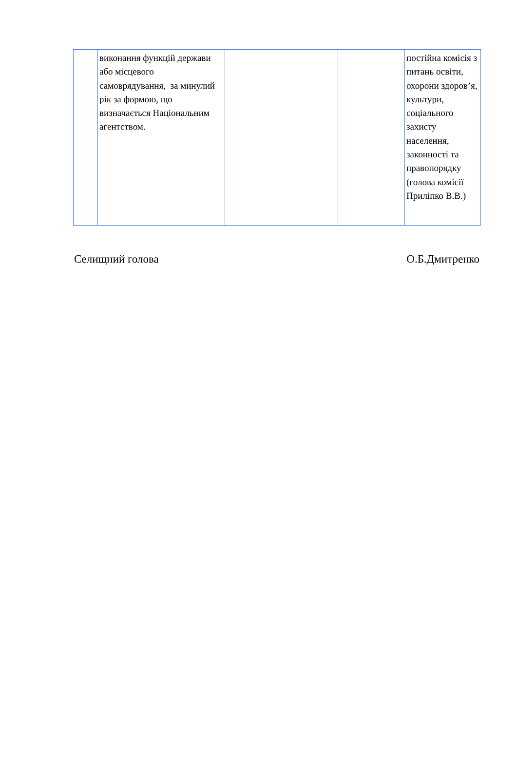| | виконання функцій держави або місцевого самоврядування, за минулий рік за формою, що визначається Національним агентством. | | | постійна комісія з питань освіти, охорони здоров’я, культури, соціального захисту населення, законності та правопорядку (голова комісії Приліпко В.В.) |
Селищний голова О.Б.Дмитренко